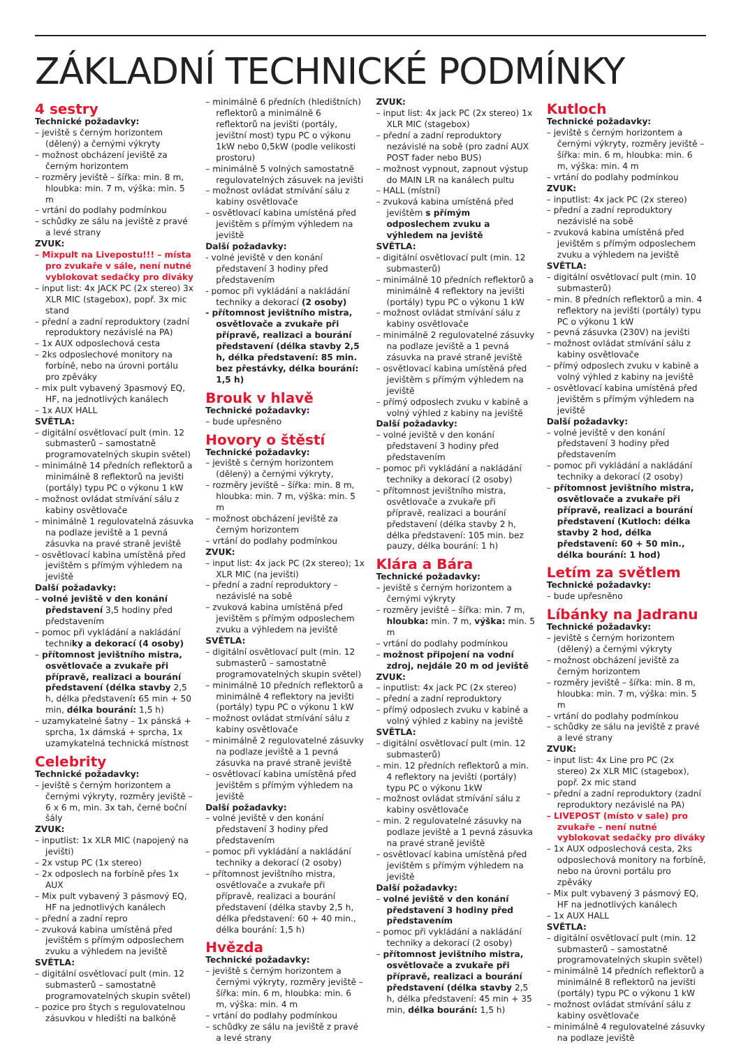ZÁKLADNÍ TECHNICKÉ PODMÍNKY
4 sestry
Technické požadavky:
– jeviště s černým horizontem (dělený) a černými výkryty
– možnost obcházení jeviště za černým horizontem
– rozměry jeviště – šířka: min. 8 m, hloubka: min. 7 m, výška: min. 5 m
– vrtání do podlahy podmínkou
– schůdky ze sálu na jeviště z pravé a levé strany
ZVUK:
– Mixpult na Livepostu!!! – místa pro zvukaře v sále, není nutné vyblokovat sedačky pro diváky
– input list: 4x JACK PC (2x stereo) 3x XLR MIC (stagebox), popř. 3x mic stand
– přední a zadní reproduktory (zadní reproduktory nezávislé na PA)
– 1x AUX odposlechová cesta
– 2ks odposlechové monitory na forbíně, nebo na úrovni portálu pro zpěváky
– mix pult vybavený 3pasmový EQ, HF, na jednotlivých kanálech
– 1x AUX HALL
SVĚTLA:
– digitální osvětlovací pult (min. 12 submasterů – samostatně programovatelných skupin světel)
– minimálně 14 předních reflektorů a minimálně 8 reflektorů na jevišti (portály) typu PC o výkonu 1 kW
– možnost ovládat stmívání sálu z kabiny osvětlovače
– minimálně 1 regulovatelná zásuvka na podlaze jeviště a 1 pevná zásuvka na pravé straně jeviště
– osvětlovací kabina umístěná před jevištěm s přímým výhledem na jeviště
Další požadavky:
– volné jeviště v den konání představení 3,5 hodiny před představením
– pomoc při vykládání a nakládání techniky a dekorací (4 osoby)
– přítomnost jevištního mistra, osvětlovače a zvukaře při přípravě, realizaci a bourání představení (délka stavby 2,5 h, délka představení: 65 min + 50 min, délka bourání: 1,5 h)
– uzamykatelné šatny – 1x pánská + sprcha, 1x dámská + sprcha, 1x uzamykatelná technická místnost
Celebrity
Technické požadavky:
– jeviště s černým horizontem a černými výkryty, rozměry jeviště – 6 x 6 m, min. 3x tah, černé boční šály
ZVUK:
– inputlist: 1x XLR MIC (napojený na jevišti)
– 2x vstup PC (1x stereo)
– 2x odposlech na forbíně přes 1x AUX
– Mix pult vybavený 3 pásmový EQ, HF na jednotlivých kanálech
– přední a zadní repro
– zvuková kabina umístěná před jevištěm s přímým odposlechem zvuku a výhledem na jeviště
SVĚTLA:
– digitální osvětlovací pult (min. 12 submasterů – samostatně programovatelných skupin světel)
– pozice pro štych s regulovatelnou zásuvkou v hledišti na balkóně
– minimálně 6 předních (hledištních) reflektorů a minimálně 6 reflektorů na jevišti (portály, jevištní most) typu PC o výkonu 1kW nebo 0,5kW (podle velikosti prostoru)
– minimálně 5 volných samostatně regulovatelných zásuvek na jevišti
– možnost ovládat stmívání sálu z kabiny osvětlovače
– osvětlovací kabina umístěná před jevištěm s přímým výhledem na jeviště
Další požadavky:
- volné jeviště v den konání představení 3 hodiny před představením
- pomoc při vykládání a nakládání techniky a dekorací (2 osoby)
- přítomnost jevištního mistra, osvětlovače a zvukaře při přípravě, realizaci a bourání představení (délka stavby 2,5 h, délka představení: 85 min. bez přestávky, délka bourání: 1,5 h)
Brouk v hlavě
Technické požadavky:
– bude upřesněno
Hovory o štěstí
Technické požadavky:
– jeviště s černým horizontem (dělený) a černými výkryty,
– rozměry jeviště – šířka: min. 8 m, hloubka: min. 7 m, výška: min. 5 m
– možnost obcházení jeviště za černým horizontem
– vrtání do podlahy podmínkou
ZVUK:
– input list: 4x jack PC (2x stereo); 1x XLR MIC (na jevišti)
– přední a zadní reproduktory – nezávislé na sobě
– zvuková kabina umístěná před jevištěm s přímým odposlechem zvuku a výhledem na jeviště
SVĚTLA:
– digitální osvětlovací pult (min. 12 submasterů – samostatně programovatelných skupin světel)
– minimálně 10 předních reflektorů a minimálně 4 reflektory na jevišti (portály) typu PC o výkonu 1 kW
– možnost ovládat stmívání sálu z kabiny osvětlovače
– minimálně 2 regulovatelné zásuvky na podlaze jeviště a 1 pevná zásuvka na pravé straně jeviště
– osvětlovací kabina umístěná před jevištěm s přímým výhledem na jeviště
Další požadavky:
– volné jeviště v den konání představení 3 hodiny před představením
– pomoc při vykládání a nakládání techniky a dekorací (2 osoby)
– přítomnost jevištního mistra, osvětlovače a zvukaře při přípravě, realizaci a bourání představení (délka stavby 2,5 h, délka představení: 60 + 40 min., délka bourání: 1,5 h)
Hvězda
Technické požadavky:
– jeviště s černým horizontem a černými výkryty, rozměry jeviště – šířka: min. 6 m, hloubka: min. 6 m, výška: min. 4 m
– vrtání do podlahy podmínkou
– schůdky ze sálu na jeviště z pravé a levé strany
ZVUK:
– input list: 4x jack PC (2x stereo) 1x XLR MIC (stagebox)
– přední a zadní reproduktory nezávislé na sobě (pro zadní AUX POST fader nebo BUS)
– možnost vypnout, zapnout výstup do MAIN LR na kanálech pultu
– HALL (místní)
– zvuková kabina umístěná před jevištěm s přímým odposlechem zvuku a výhledem na jeviště
SVĚTLA:
– digitální osvětlovací pult (min. 12 submasterů)
– minimálně 10 předních reflektorů a minimálně 4 reflektory na jevišti (portály) typu PC o výkonu 1 kW
– možnost ovládat stmívání sálu z kabiny osvětlovače
– minimálně 2 regulovatelné zásuvky na podlaze jeviště a 1 pevná zásuvka na pravé straně jeviště
– osvětlovací kabina umístěná před jevištěm s přímým výhledem na jeviště
– přímý odposlech zvuku v kabině a volný výhled z kabiny na jeviště
Další požadavky:
– volné jeviště v den konání představení 3 hodiny před představením
– pomoc při vykládání a nakládání techniky a dekorací (2 osoby)
– přítomnost jevištního mistra, osvětlovače a zvukaře při přípravě, realizaci a bourání představení (délka stavby 2 h, délka představení: 105 min. bez pauzy, délka bourání: 1 h)
Klára a Bára
Technické požadavky:
– jeviště s černým horizontem a černými výkryty
– rozměry jeviště – šířka: min. 7 m, hloubka: min. 7 m, výška: min. 5 m
– vrtání do podlahy podmínkou
– možnost připojení na vodní zdroj, nejdále 20 m od jeviště
ZVUK:
– inputlist: 4x jack PC (2x stereo)
– přední a zadní reproduktory
– přímý odposlech zvuku v kabině a volný výhled z kabiny na jeviště
SVĚTLA:
– digitální osvětlovací pult (min. 12 submasterů)
– min. 12 předních reflektorů a min. 4 reflektory na jevišti (portály) typu PC o výkonu 1kW
– možnost ovládat stmívání sálu z kabiny osvětlovače
– min. 2 regulovatelné zásuvky na podlaze jeviště a 1 pevná zásuvka na pravé straně jeviště
– osvětlovací kabina umístěná před jevištěm s přímým výhledem na jeviště
Další požadavky:
– volné jeviště v den konání představení 3 hodiny před představením
– pomoc při vykládání a nakládání techniky a dekorací (2 osoby)
– přítomnost jevištního mistra, osvětlovače a zvukaře při přípravě, realizaci a bourání představení (délka stavby 2,5 h, délka představení: 45 min + 35 min, délka bourání: 1,5 h)
Kutloch
Technické požadavky:
– jeviště s černým horizontem a černými výkryty, rozměry jeviště – šířka: min. 6 m, hloubka: min. 6 m, výška: min. 4 m
– vrtání do podlahy podmínkou
ZVUK:
– inputlist: 4x jack PC (2x stereo)
– přední a zadní reproduktory nezávislé na sobě
– zvuková kabina umístěná před jevištěm s přímým odposlechem zvuku a výhledem na jeviště
SVĚTLA:
– digitální osvětlovací pult (min. 10 submasterů)
– min. 8 předních reflektorů a min. 4 reflektory na jevišti (portály) typu PC o výkonu 1 kW
– pevná zásuvka (230V) na jevišti
– možnost ovládat stmívání sálu z kabiny osvětlovače
– přímý odposlech zvuku v kabině a volný výhled z kabiny na jeviště
– osvětlovací kabina umístěná před jevištěm s přímým výhledem na jeviště
Další požadavky:
– volné jeviště v den konání představení 3 hodiny před představením
– pomoc při vykládání a nakládání techniky a dekorací (2 osoby)
– přítomnost jevištního mistra, osvětlovače a zvukaře při přípravě, realizaci a bourání představení (Kutloch: délka stavby 2 hod, délka představení: 60 + 50 min., délka bourání: 1 hod)
Letím za světlem
Technické požadavky:
– bude upřesněno
Líbánky na Jadranu
Technické požadavky:
– jeviště s černým horizontem (dělený) a černými výkryty
– možnost obcházení jeviště za černým horizontem
– rozměry jeviště – šířka: min. 8 m, hloubka: min. 7 m, výška: min. 5 m
– vrtání do podlahy podmínkou
– schůdky ze sálu na jeviště z pravé a levé strany
ZVUK:
– input list: 4x Line pro PC (2x stereo) 2x XLR MIC (stagebox), popř. 2x mic stand
– přední a zadní reproduktory (zadní reproduktory nezávislé na PA)
– LIVEPOST (místo v sale) pro zvukaře – není nutné vyblokovat sedačky pro diváky
– 1x AUX odposlechová cesta, 2ks odposlechová monitory na forbíně, nebo na úrovni portálu pro zpěváky
– Mix pult vybavený 3 pásmový EQ, HF na jednotlivých kanálech
– 1x AUX HALL
SVĚTLA:
– digitální osvětlovací pult (min. 12 submasterů – samostatně programovatelných skupin světel)
– minimálně 14 předních reflektorů a minimálně 8 reflektorů na jevišti (portály) typu PC o výkonu 1 kW
– možnost ovládat stmívání sálu z kabiny osvětlovače
– minimálně 4 regulovatelné zásuvky na podlaze jeviště